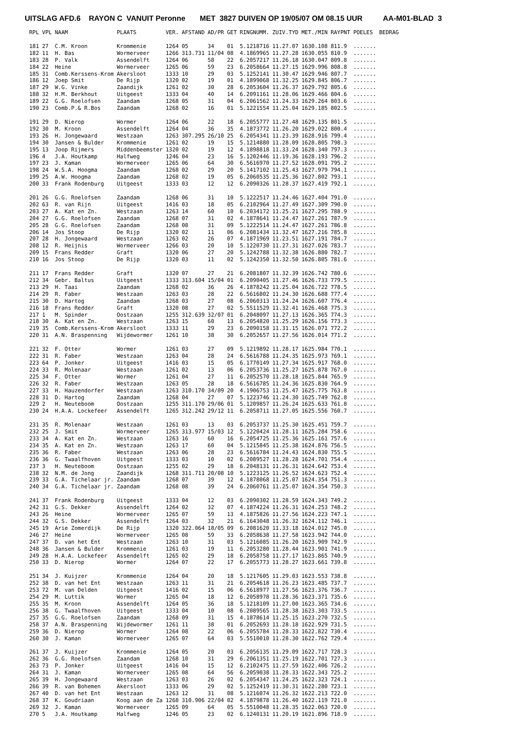UITSLAG AFD.6 RAYON C VANUIT Peronne MET 3827 DUIVEN OP 19/05/07 OM 08.15 UUR AA-M01-BLAD 3
| RPL | VPL | NAAM | PLAATS | VER. | AFSTAND | AD/PR | GET | RINGNUMM. | ZUIV.TYD | MET./MIN | RAYPNT | POELES | BEDRAG |
| --- | --- | --- | --- | --- | --- | --- | --- | --- | --- | --- | --- | --- | --- |
| 181 | 27 | C.M. Kroon | Krommenie | 1264 | 05 | 34 | 01 | 5.1218716 | 11.27.07 | 1630.108 | 811.9 | ....... | |
| 182 | 11 | H. Bas | Wormerveer | 1266 | 313.731 | 11/04 | 08 | 4.1869965 | 11.27.28 | 1630.055 | 810.9 | ....... | |
| 183 | 28 | P. Valk | Assendelft | 1264 | 06 | 58 | 22 | 6.2057217 | 11.26.18 | 1630.047 | 809.8 | ....... | |
| 184 | 22 | Heine | Wormerveer | 1265 | 06 | 59 | 23 | 6.2058664 | 11.27.15 | 1629.996 | 808.8 | ....... | |
| 185 | 31 | Comb.Kerssens-Krom | Akersloot | 1333 | 10 | 29 | 03 | 5.1252141 | 11.30.47 | 1629.946 | 807.7 | ....... | |
| 186 | 12 | Joep Smit | De Rijp | 1320 | 02 | 19 | 01 | 4.1899068 | 11.32.25 | 1629.845 | 806.7 | ....... | |
| 187 | 29 | W.G. Vinke | Zaandijk | 1261 | 02 | 30 | 28 | 6.2053604 | 11.26.37 | 1629.792 | 805.6 | ....... | |
| 188 | 32 | H.M. Berkhout | Uitgeest | 1333 | 04 | 40 | 14 | 6.2091161 | 11.28.06 | 1629.466 | 804.6 | ....... | |
| 189 | 22 | G.G. Roelofsen | Zaandam | 1268 | 05 | 31 | 04 | 6.2061562 | 11.24.33 | 1629.264 | 803.6 | ....... | |
| 190 | 23 | Comb.P.& R.Bos | Zaandam | 1268 | 02 | 16 | 01 | 5.1221554 | 11.25.04 | 1629.185 | 802.5 | ....... | |
| 191 | 29 | D. Nierop | Wormer | 1264 | 06 | 22 | 18 | 6.2055777 | 11.27.48 | 1629.135 | 801.5 | ....... | |
| 192 | 30 | M. Kroon | Assendelft | 1264 | 04 | 36 | 35 | 4.1873772 | 11.26.20 | 1629.022 | 800.4 | ....... | |
| 193 | 26 | H. Jongewaard | Westzaan | 1263 | 307.295 | 26/10 | 25 | 6.2054341 | 11.23.39 | 1628.916 | 799.4 | ....... | |
| 194 | 30 | Jansen & Bulder | Krommenie | 1261 | 02 | 19 | 15 | 5.1214880 | 11.28.09 | 1628.805 | 798.3 | ....... | |
| 195 | 13 | Joop Rijmers | Middenbeemster | 1320 | 02 | 19 | 12 | 4.1898818 | 11.33.24 | 1628.340 | 797.3 | ....... | |
| 196 | 4 | J.A. Houtkamp | Halfweg | 1246 | 04 | 23 | 16 | 5.1202446 | 11.19.36 | 1628.193 | 796.2 | ....... | |
| 197 | 23 | J. Kaman | Wormerveer | 1265 | 06 | 64 | 30 | 6.5616970 | 11.27.52 | 1628.091 | 795.2 | ....... | |
| 198 | 24 | W.S.A. Hoogma | Zaandam | 1268 | 02 | 29 | 20 | 5.1417102 | 11.25.43 | 1627.979 | 794.1 | ....... | |
| 199 | 25 | A.W. Hoogma | Zaandam | 1268 | 02 | 19 | 05 | 6.2060535 | 11.25.36 | 1627.802 | 793.1 | ....... | |
| 200 | 33 | Frank Rodenburg | Uitgeest | 1333 | 03 | 12 | 12 | 6.2090326 | 11.28.37 | 1627.419 | 792.1 | ....... | |
| 201 | 26 | G.G. Roelofsen | Zaandam | 1268 | 06 | 31 | 10 | 5.1222517 | 11.24.46 | 1627.404 | 791.0 | ....... | |
| 202 | 63 | R. van Rijn | Uitgeest | 1416 | 03 | 18 | 05 | 6.2102964 | 11.27.49 | 1627.309 | 790.0 | ....... | |
| 203 | 27 | A. Kat en Zn. | Westzaan | 1263 | 14 | 60 | 10 | 6.2034172 | 11.25.21 | 1627.295 | 788.9 | ....... | |
| 204 | 27 | G.G. Roelofsen | Zaandam | 1268 | 07 | 31 | 02 | 4.1878641 | 11.24.47 | 1627.261 | 787.9 | ....... | |
| 205 | 28 | G.G. Roelofsen | Zaandam | 1268 | 08 | 31 | 09 | 5.1222514 | 11.24.47 | 1627.261 | 786.8 | ....... | |
| 206 | 14 | Jos Stoop | De Rijp | 1320 | 02 | 11 | 06 | 6.2081434 | 11.32.47 | 1627.216 | 785.8 | ....... | |
| 207 | 28 | H. Jongewaard | Westzaan | 1263 | 02 | 26 | 07 | 4.1871969 | 11.23.51 | 1627.191 | 784.7 | ....... | |
| 208 | 12 | R. Heijnis | Wormerveer | 1266 | 03 | 20 | 10 | 5.1220730 | 11.27.31 | 1627.026 | 783.7 | ....... | |
| 209 | 15 | Frans Redder | Graft | 1320 | 06 | 27 | 20 | 5.1242788 | 11.32.38 | 1626.880 | 782.7 | ....... | |
| 210 | 16 | Jos Stoop | De Rijp | 1320 | 03 | 11 | 02 | 5.1242350 | 11.32.50 | 1626.805 | 781.6 | ....... | |
| 211 | 17 | Frans Redder | Graft | 1320 | 07 | 27 | 21 | 6.2081807 | 11.32.39 | 1626.742 | 780.6 | ....... | |
| 212 | 34 | Gebr. Baltus | Uitgeest | 1333 | 313.604 | 15/04 | 01 | 6.2090405 | 11.27.46 | 1626.733 | 779.5 | ....... | |
| 213 | 29 | H. Taai | Zaandam | 1268 | 02 | 36 | 26 | 4.1878242 | 11.25.04 | 1626.722 | 778.5 | ....... | |
| 214 | 29 | R. Faber | Westzaan | 1263 | 03 | 28 | 22 | 6.5616802 | 11.24.30 | 1626.688 | 777.4 | ....... | |
| 215 | 30 | D. Hartog | Zaandam | 1268 | 03 | 27 | 08 | 6.2060313 | 11.24.24 | 1626.607 | 776.4 | ....... | |
| 216 | 18 | Frans Redder | Graft | 1320 | 08 | 27 | 02 | 5.5511529 | 11.32.41 | 1626.468 | 775.3 | ....... | |
| 217 | 1 | M. Spinder | Oostzaan | 1255 | 312.639 | 32/07 | 01 | 6.2048097 | 11.27.13 | 1626.365 | 774.3 | ....... | |
| 218 | 30 | A. Kat en Zn. | Westzaan | 1263 | 15 | 60 | 13 | 6.2054820 | 11.25.29 | 1626.156 | 773.3 | ....... | |
| 219 | 35 | Comb.Kerssens-Krom | Akersloot | 1333 | 11 | 29 | 23 | 6.2090158 | 11.31.15 | 1626.071 | 772.2 | ....... | |
| 220 | 31 | A.N. Braspenning | Wijdewormer | 1261 | 10 | 38 | 30 | 6.2052657 | 11.27.56 | 1626.014 | 771.2 | ....... | |
| 221 | 32 | F. Otter | Wormer | 1261 | 03 | 27 | 09 | 5.1219892 | 11.28.17 | 1625.984 | 770.1 | ....... | |
| 222 | 31 | R. Faber | Westzaan | 1263 | 04 | 28 | 24 | 6.5616788 | 11.24.35 | 1625.973 | 769.1 | ....... | |
| 223 | 64 | P. Jonker | Uitgeest | 1416 | 03 | 15 | 05 | 6.1770149 | 11.27.34 | 1625.917 | 768.0 | ....... | |
| 224 | 33 | R. Molenaar | Westzaan | 1261 | 02 | 13 | 06 | 6.2053736 | 11.25.27 | 1625.878 | 767.0 | ....... | |
| 225 | 34 | F. Otter | Wormer | 1261 | 04 | 27 | 11 | 6.2052570 | 11.28.18 | 1625.844 | 765.9 | ....... | |
| 226 | 32 | R. Faber | Westzaan | 1263 | 05 | 28 | 18 | 6.5616785 | 11.24.36 | 1625.830 | 764.9 | ....... | |
| 227 | 33 | H. Hauzendorfer | Westzaan | 1263 | 310.170 | 34/09 | 20 | 4.1906753 | 11.25.47 | 1625.775 | 763.8 | ....... | |
| 228 | 31 | D. Hartog | Zaandam | 1268 | 04 | 27 | 07 | 5.1223746 | 11.24.30 | 1625.749 | 762.8 | ....... | |
| 229 | 2 | H. Neuteboom | Oostzaan | 1255 | 311.170 | 29/06 | 01 | 5.1209857 | 11.26.24 | 1625.633 | 761.8 | ....... | |
| 230 | 24 | H.A.A. Lockefeer | Assendelft | 1265 | 312.242 | 29/12 | 11 | 6.2058711 | 11.27.05 | 1625.556 | 760.7 | ....... | |
| 231 | 35 | R. Molenaar | Westzaan | 1261 | 03 | 13 | 03 | 6.2053737 | 11.25.30 | 1625.451 | 759.7 | ....... | |
| 232 | 25 | J. Smit | Wormerveer | 1265 | 313.977 | 15/03 | 12 | 5.1220424 | 11.28.11 | 1625.284 | 758.6 | ....... | |
| 233 | 34 | A. Kat en Zn. | Westzaan | 1263 | 16 | 60 | 16 | 6.2054725 | 11.25.36 | 1625.161 | 757.6 | ....... | |
| 234 | 35 | A. Kat en Zn. | Westzaan | 1263 | 17 | 60 | 04 | 5.1215845 | 11.25.38 | 1624.876 | 756.5 | ....... | |
| 235 | 36 | R. Faber | Westzaan | 1263 | 06 | 28 | 23 | 6.5616784 | 11.24.43 | 1624.830 | 755.5 | ....... | |
| 236 | 36 | G. Twaalfhoven | Uitgeest | 1333 | 03 | 10 | 02 | 6.2089527 | 11.28.28 | 1624.701 | 754.4 | ....... | |
| 237 | 3 | H. Neuteboom | Oostzaan | 1255 | 02 | 29 | 18 | 6.2048131 | 11.26.31 | 1624.642 | 753.4 | ....... | |
| 238 | 32 | N.M. de Jong | Zaandijk | 1268 | 311.711 | 20/08 | 10 | 5.1223125 | 11.26.52 | 1624.623 | 752.4 | ....... | |
| 239 | 33 | G.A. Tichelaar jr. | Zaandam | 1268 | 07 | 39 | 12 | 4.1878068 | 11.25.07 | 1624.354 | 751.3 | ....... | |
| 240 | 34 | G.A. Tichelaar jr. | Zaandam | 1268 | 08 | 39 | 24 | 6.2060761 | 11.25.07 | 1624.354 | 750.3 | ....... | |
| 241 | 37 | Frank Rodenburg | Uitgeest | 1333 | 04 | 12 | 03 | 6.2090302 | 11.28.59 | 1624.343 | 749.2 | ....... | |
| 242 | 31 | G.S. Dekker | Assendelft | 1264 | 02 | 32 | 07 | 4.1874224 | 11.26.31 | 1624.253 | 748.2 | ....... | |
| 243 | 26 | Heine | Wormerveer | 1265 | 07 | 59 | 13 | 4.1875826 | 11.27.56 | 1624.223 | 747.1 | ....... | |
| 244 | 32 | G.S. Dekker | Assendelft | 1264 | 03 | 32 | 21 | 6.1643048 | 11.26.32 | 1624.112 | 746.1 | ....... | |
| 245 | 19 | Arie Zomerdijk | De Rijp | 1320 | 322.064 | 18/05 | 09 | 6.2081620 | 11.33.18 | 1624.012 | 745.0 | ....... | |
| 246 | 27 | Heine | Wormerveer | 1265 | 08 | 59 | 33 | 6.2058638 | 11.27.58 | 1623.942 | 744.0 | ....... | |
| 247 | 37 | D. van het Ent | Westzaan | 1263 | 10 | 31 | 03 | 5.1216085 | 11.26.20 | 1623.909 | 742.9 | ....... | |
| 248 | 36 | Jansen & Bulder | Krommenie | 1261 | 03 | 19 | 11 | 6.2053280 | 11.28.44 | 1623.901 | 741.9 | ....... | |
| 249 | 28 | H.A.A. Lockefeer | Assendelft | 1265 | 02 | 29 | 18 | 6.2058758 | 11.27.17 | 1623.865 | 740.9 | ....... | |
| 250 | 33 | D. Nierop | Wormer | 1264 | 07 | 22 | 17 | 6.2055773 | 11.28.27 | 1623.661 | 739.8 | ....... | |
| 251 | 34 | J. Kuijzer | Krommenie | 1264 | 04 | 20 | 18 | 5.1217605 | 11.29.03 | 1623.553 | 738.8 | ....... | |
| 252 | 38 | D. van het Ent | Westzaan | 1263 | 11 | 31 | 21 | 6.2054618 | 11.26.23 | 1623.485 | 737.7 | ....... | |
| 253 | 72 | M. van Delden | Uitgeest | 1416 | 02 | 15 | 06 | 6.5618977 | 11.27.56 | 1623.376 | 736.7 | ....... | |
| 254 | 29 | M. Luttik | Wormer | 1265 | 04 | 18 | 12 | 6.2058978 | 11.28.36 | 1623.371 | 735.6 | ....... | |
| 255 | 35 | M. Kroon | Assendelft | 1264 | 05 | 36 | 18 | 5.1218109 | 11.27.00 | 1623.365 | 734.6 | ....... | |
| 256 | 38 | G. Twaalfhoven | Uitgeest | 1333 | 04 | 10 | 08 | 6.2089565 | 11.28.38 | 1623.303 | 733.5 | ....... | |
| 257 | 35 | G.G. Roelofsen | Zaandam | 1268 | 09 | 31 | 15 | 4.1878614 | 11.25.15 | 1623.270 | 732.5 | ....... | |
| 258 | 37 | A.N. Braspenning | Wijdewormer | 1261 | 11 | 38 | 01 | 6.2052693 | 11.28.18 | 1622.929 | 731.5 | ....... | |
| 259 | 36 | D. Nierop | Wormer | 1264 | 08 | 22 | 06 | 6.2055784 | 11.28.33 | 1622.822 | 730.4 | ....... | |
| 260 | 30 | J. Kaman | Wormerveer | 1265 | 07 | 64 | 03 | 5.5510010 | 11.28.30 | 1622.762 | 729.4 | ....... | |
| 261 | 37 | J. Kuijzer | Krommenie | 1264 | 05 | 20 | 03 | 6.2056135 | 11.29.09 | 1622.717 | 728.3 | ....... | |
| 262 | 36 | G.G. Roelofsen | Zaandam | 1268 | 10 | 31 | 29 | 6.2061351 | 11.25.19 | 1622.701 | 727.3 | ....... | |
| 263 | 73 | P. Jonker | Uitgeest | 1416 | 04 | 15 | 12 | 6.2102475 | 11.27.59 | 1622.406 | 726.2 | ....... | |
| 264 | 31 | J. Kaman | Wormerveer | 1265 | 08 | 64 | 56 | 6.2059038 | 11.28.33 | 1622.343 | 725.2 | ....... | |
| 265 | 39 | H. Jongewaard | Westzaan | 1263 | 03 | 26 | 02 | 6.2054347 | 11.24.25 | 1622.323 | 724.1 | ....... | |
| 266 | 39 | R. van Bohemen | Akersloot | 1333 | 06 | 29 | 02 | 5.1252419 | 11.30.31 | 1622.280 | 723.1 | ....... | |
| 267 | 40 | D. van het Ent | Westzaan | 1263 | 12 | 31 | 08 | 5.1216074 | 11.26.32 | 1622.213 | 722.0 | ....... | |
| 268 | 37 | K. Goudriaan | Koog aan de Za | 1268 | 310.906 | 22/04 | 02 | 4.1879878 | 11.26.40 | 1622.119 | 721.0 | ....... | |
| 269 | 32 | J. Kaman | Wormerveer | 1265 | 09 | 64 | 05 | 5.5510048 | 11.28.35 | 1622.063 | 720.0 | ....... | |
| 270 | 5 | J.A. Houtkamp | Halfweg | 1246 | 05 | 23 | 02 | 6.1240131 | 11.20.19 | 1621.896 | 718.9 | ....... | |